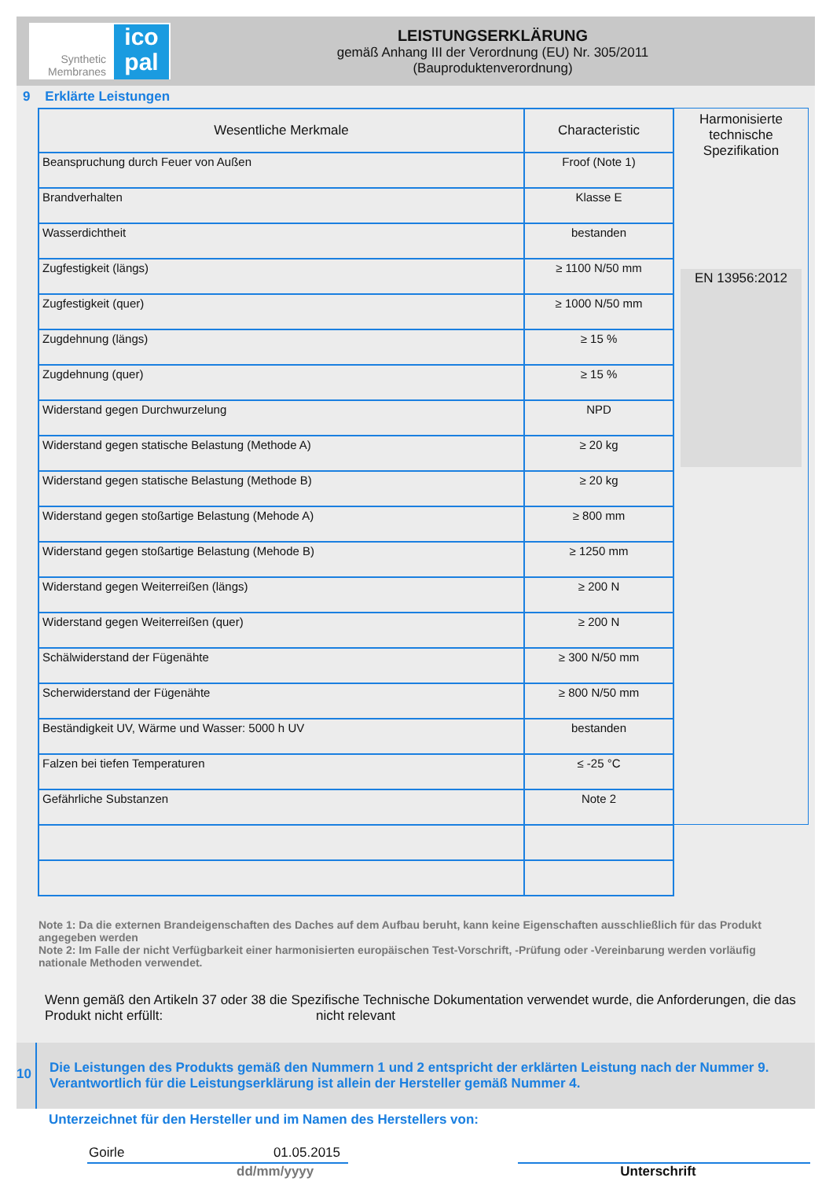Synthetic Membranes
ico pal
LEISTUNGSERKLÄRUNG
gemäß Anhang III der Verordnung (EU) Nr. 305/2011
(Bauproduktenverordnung)
9 Erklärte Leistungen
| Wesentliche Merkmale | Characteristic |
| --- | --- |
| Beanspruchung durch Feuer von Außen | Froof (Note 1) |
| Brandverhalten | Klasse E |
| Wasserdichtheit | bestanden |
| Zugfestigkeit (längs) | ≥ 1100 N/50 mm |
| Zugfestigkeit (quer) | ≥ 1000 N/50 mm |
| Zugdehnung (längs) | ≥ 15 % |
| Zugdehnung (quer) | ≥ 15 % |
| Widerstand gegen Durchwurzelung | NPD |
| Widerstand gegen statische Belastung (Methode A) | ≥ 20 kg |
| Widerstand gegen statische Belastung (Methode B) | ≥ 20 kg |
| Widerstand gegen stoßartige Belastung (Mehode A) | ≥ 800 mm |
| Widerstand gegen stoßartige Belastung (Mehode B) | ≥ 1250 mm |
| Widerstand gegen Weiterreißen (längs) | ≥ 200 N |
| Widerstand gegen Weiterreißen (quer) | ≥ 200 N |
| Schälwiderstand der Fügenähte | ≥ 300 N/50 mm |
| Scherwiderstand der Fügenähte | ≥ 800 N/50 mm |
| Beständigkeit UV, Wärme und Wasser: 5000 h UV | bestanden |
| Falzen bei tiefen Temperaturen | ≤ -25 °C |
| Gefährliche Substanzen | Note 2 |
Harmonisierte
technische
Spezifikation
EN 13956:2012
Note 1: Da die externen Brandeigenschaften des Daches auf dem Aufbau beruht, kann keine Eigenschaften ausschließlich für das Produkt angegeben werden
Note 2: Im Falle der nicht Verfügbarkeit einer harmonisierten europäischen Test-Vorschrift, -Prüfung oder -Vereinbarung werden vorläufig nationale Methoden verwendet.
Wenn gemäß den Artikeln 37 oder 38 die Spezifische Technische Dokumentation verwendet wurde, die Anforderungen, die das Produkt nicht erfüllt: nicht relevant
10
Die Leistungen des Produkts gemäß den Nummern 1 und 2 entspricht der erklärten Leistung nach der Nummer 9.
Verantwortlich für die Leistungserklärung ist allein der Hersteller gemäß Nummer 4.
Unterzeichnet für den Hersteller und im Namen des Herstellers von:
Goirle 01.05.2015
dd/mm/yyyy Unterschrift